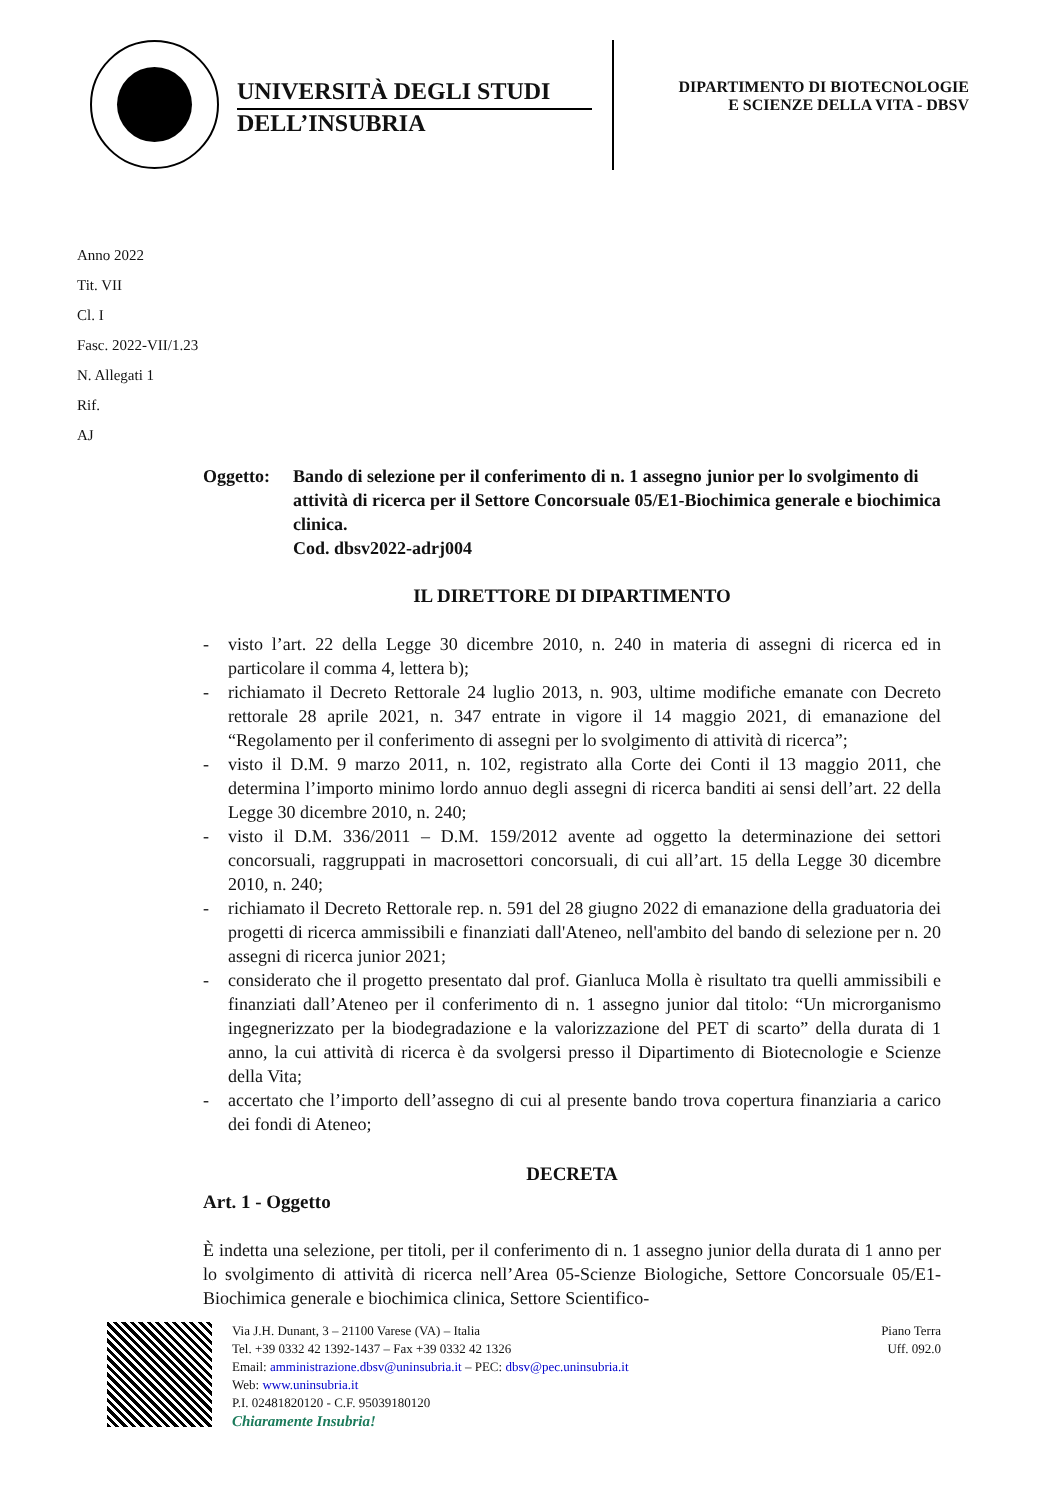UNIVERSITÀ DEGLI STUDI
DELL’INSUBRIA
DIPARTIMENTO DI BIOTECNOLOGIE
E SCIENZE DELLA VITA - DBSV
Anno 2022
Tit. VII
Cl. I
Fasc. 2022-VII/1.23
N. Allegati 1
Rif.
AJ
Oggetto: Bando di selezione per il conferimento di n. 1 assegno junior per lo svolgimento di attività di ricerca per il Settore Concorsuale 05/E1-Biochimica generale e biochimica clinica.
Cod. dbsv2022-adrj004
IL DIRETTORE DI DIPARTIMENTO
- visto l’art. 22 della Legge 30 dicembre 2010, n. 240 in materia di assegni di ricerca ed in particolare il comma 4, lettera b);
- richiamato il Decreto Rettorale 24 luglio 2013, n. 903, ultime modifiche emanate con Decreto rettorale 28 aprile 2021, n. 347 entrate in vigore il 14 maggio 2021, di emanazione del “Regolamento per il conferimento di assegni per lo svolgimento di attività di ricerca”;
- visto il D.M. 9 marzo 2011, n. 102, registrato alla Corte dei Conti il 13 maggio 2011, che determina l’importo minimo lordo annuo degli assegni di ricerca banditi ai sensi dell’art. 22 della Legge 30 dicembre 2010, n. 240;
- visto il D.M. 336/2011 – D.M. 159/2012 avente ad oggetto la determinazione dei settori concorsuali, raggruppati in macrosettori concorsuali, di cui all’art. 15 della Legge 30 dicembre 2010, n. 240;
- richiamato il Decreto Rettorale rep. n. 591 del 28 giugno 2022 di emanazione della graduatoria dei progetti di ricerca ammissibili e finanziati dall'Ateneo, nell'ambito del bando di selezione per n. 20 assegni di ricerca junior 2021;
- considerato che il progetto presentato dal prof. Gianluca Molla è risultato tra quelli ammissibili e finanziati dall’Ateneo per il conferimento di n. 1 assegno junior dal titolo: “Un microrganismo ingegnerizzato per la biodegradazione e la valorizzazione del PET di scarto” della durata di 1 anno, la cui attività di ricerca è da svolgersi presso il Dipartimento di Biotecnologie e Scienze della Vita;
- accertato che l’importo dell’assegno di cui al presente bando trova copertura finanziaria a carico dei fondi di Ateneo;
DECRETA
Art. 1 - Oggetto
È indetta una selezione, per titoli, per il conferimento di n. 1 assegno junior della durata di 1 anno per lo svolgimento di attività di ricerca nell’Area 05-Scienze Biologiche, Settore Concorsuale 05/E1-Biochimica generale e biochimica clinica, Settore Scientifico-
Via J.H. Dunant, 3 – 21100 Varese (VA) – Italia
Tel. +39 0332 42 1392-1437 – Fax +39 0332 42 1326
Email: amministrazione.dbsv@uninsubria.it – PEC: dbsv@pec.uninsubria.it
Web: www.uninsubria.it
P.I. 02481820120 - C.F. 95039180120
Chiaramente Insubria!
Piano Terra
Uff. 092.0